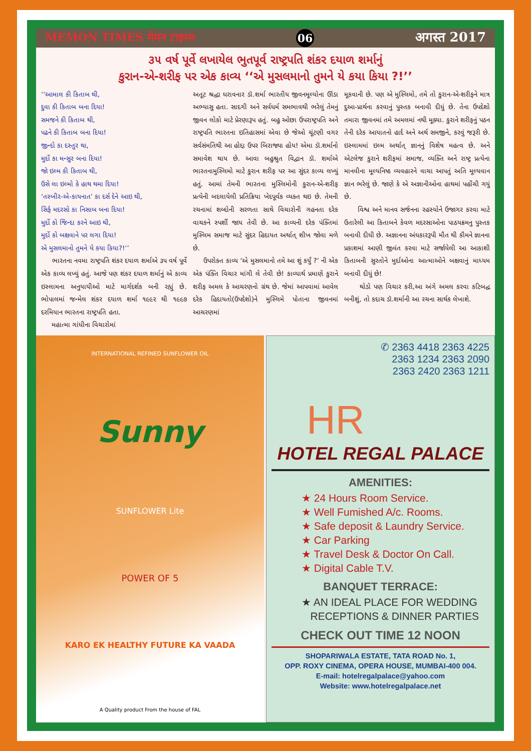MEMON TIMES मेमन टाइम्स 06 अगस्त 2017
૩૫ વર્ષ પૂર્વે લખાયેલ ભુતપૂર્વ રાષ્ટ્રપતિ શંકર દયાળ શર્માનું
કુરાન-એ-શરીફ પર એક કાવ્ય ‘‘એ મુસલમાનો તુમને યે કયા કિયા ?!’’
‘‘આમાલ કી કિતાબ થી,
દુવા કી કિતાબ બના દિયા!
સમજને કી કિતાબ થી,
પઢને કી કિતાબ બના દિયા!
જીન્દો કા દસ્તુર થા,
મુર્દો કા મન્સુર બના દિયા!
જો ઇલ્મ કી કિતાબ થી,
ઉસે લા ઇલ્મો કે હાથ થમા દિયા!
‘તસ્ખીર-એ-કાયનાત’ કા દર્સ દેને આઇ થી,
સિર્ફ મદરસો કા નિસાબ બના દિયા!
મુર્દો કો જિન્દા કરને આઇ થી,
મુર્દો કો બક્ષવાને પર લગા દિયા!
એ મુસલમાનો તુમને યે કયા કિયા?!’’
ભારતના નવમા રાષ્ટ્રપતિ શંકર દયાળ શર્માએ ૩૫ વર્ષ પૂર્વે એક કાવ્ય લખ્યું હતું. આજે પણ શંકર દયાળ શર્માનું એ કાવ્ય ઇસ્લામના અનુયાયીઓ માટે માર્ગદર્શક બની રહ્યું છે. ભોપાલમાં જન્મેલ શંકર દયાળ શર્મા ૧૯૯૨ થી ૧૯૯૭ દરમિયાન ભારતના રાષ્ટ્રપતિ હતા.
મહાત્મા ગાંધીના વિચારોમાં
અતૂટ શ્રદ્ધા ધરાવનાર ડૉ.શર્મા ભારતીય જીવનમૂલ્યોના ઊંડા અભ્યાસુ હતા. સાદગી અને સર્વધર્મ સમભાવથી ભરેલું તેમનું જીવન લોકો માટે પ્રેરણારૂપ હતું. બહુ ઓછા ઉપરાષ્ટ્રપતિ અને રાષ્ટ્રપતિ ભારતના ઇતિહાસમાં એવા છે જેઓ ચૂંટણી વગર સર્વસંમતિથી આ હોદ્દા ઉપર બિરાજ્યા હોય! એમા ડૉ.શર્માનો સમાવેશ થાય છે. આવા બહુશ્રુત વિદ્વાન ડૉ. શર્માએ ભારતનામુસ્લિમો માટે કુરાન શરીફ પર આ સુંદર કાવ્ય લખ્યું હતું. આમાં તેમની ભારતના મુસ્લિમોની કુરાન-એ-શરીફ પ્રત્યેની બદલાયેલી પ્રતિક્રિયા ખેદપૂર્વક વ્યક્ત થઇ છે. તેમની રચનામાં શબ્દોની સરળતા સાથે વિચારોની ગહનતા દરેક વાચકને સ્પર્શી જાય તેવી છે. આ કાવ્યની દરેક પંક્તિમાં મુસ્લિમ સમાજ માટે સુંદર હિદાયત અર્થાત્ શીખ જોવા મળે છે.
ઉપરોક્ત કાવ્ય ‘એ મુસલમાનો તમે આ શું કર્યું ?’ ની એક એક પંક્તિ વિચાર માંગી લે તેવી છે! કાવ્યાર્થ પ્રમાણે કુરાને શરીફ અમલ કે આચરણનો ગ્રંથ છે. જેમાં આપવામાં આવેલ દરેક હિદાયતો(ઉપદેશો)ને મુસ્લિમે પોતાના જીવનમાં આચરણમાં
મૂકવાની છે. પણ એ મુસ્લિમો, તમે તો કુરાન-એ-શરીફને માત્ર દુઆ-પ્રાર્થના કરવાનું પુસ્તક બનાવી દીધું છે. તેના ઉપદેશો તમારા જીવનમાં તમે અમલમાં નથી મૂક્યા. કુરાને શરીફનું પઠન તેની દરેક આયાતનો હાર્દ અને અર્થ સમજીને, કરવું જરૂરી છે. ઇસ્લામમાં ઇલ્મ અર્થાત્ જ્ઞાનનું વિશેષ મહત્વ છે. અને એટલેજ કુરાને શરીફમાં સમાજ, વ્યક્તિ અને રાષ્ટ્ર પ્રત્યેના માનવીના મૂલ્યનિષ્ઠ વ્યવહારને વાચા આપતું અતિ મૂલ્યવાન જ્ઞાન ભરેલું છે. જાણે કે એ અજ્ઞાનીઓના હાથમાં પહોંચી ગયું છે.
વિશ્વ અને માનવ સર્જનના રહસ્યોને ઉજાગર કરવા માટે ઉતારેલી આ કિતાબને કેવળ મદરસાઓના પાઠયક્રમનુ પુસ્તક બનાવી દીધી છે. અજ્ઞાનના અંધકારરૂપી મૌત થી કૌમને જ્ઞાનના પ્રકાશમાં આણી જીવંત કરવા માટે સર્જાયેલી આ આકાશી કિતાબની સુરતોને મુર્દાઓના આત્માઓને બક્ષવાનું માધ્યમ બનાવી દીધું છે!
થોડો પણ વિચાર કરી,આ અંગે અમલ કરવા કટિબદ્ધ બનીશું, તો કદાચ ડૉ.શર્માની આ રચના સાર્થક લેખાશે.
INTERNATIONAL REFINED SUNFLOWER OIL
Sunny
SUNFLOWER Lite
POWER OF 5
KARO EK HEALTHY FUTURE KA VAADA
A Quality product From the house of FAL
✆ 2363 4418 2363 4225
2363 1234 2363 2090
2363 2420 2363 1211
HR
HOTEL REGAL PALACE
AMENITIES:
★ 24 Hours Room Service.
★ Well Fumished A/c. Rooms.
★ Safe deposit & Laundry Service.
★ Car Parking
★ Travel Desk & Doctor On Call.
★ Digital Cable T.V.
BANQUET TERRACE:
★ AN IDEAL PLACE FOR WEDDING
RECEPTIONS & DINNER PARTIES
CHECK OUT TIME 12 NOON
SHOPARIWALA ESTATE, TATA ROAD No. 1,
OPP. ROXY CINEMA, OPERA HOUSE, MUMBAI-400 004.
E-mail: hotelregalpalace@yahoo.com
Website: www.hotelregalpalace.net